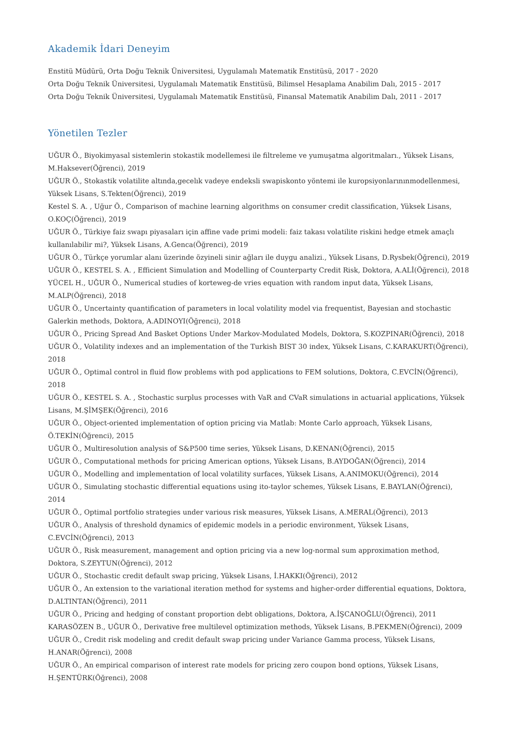Akademik İdari Deneyim
Enstitü Müdürü, Orta Doğu Teknik Üniversitesi, Uygulamalı Matematik Enstitüsü, 2017 - 2020
Orta Doğu Teknik Üniversitesi, Uygulamalı Matematik Enstitüsü, Bilimsel Hesaplama Anabilim Dalı, 2015 - 2017
Orta Doğu Teknik Üniversitesi, Uygulamalı Matematik Enstitüsü, Finansal Matematik Anabilim Dalı, 2011 - 2017
Yönetilen Tezler
UĞUR Ö., Biyokimyasal sistemlerin stokastik modellemesi ile filtreleme ve yumuşatma algoritmaları., Yüksek Lisans, M.Haksever(Öğrenci), 2019
UĞUR Ö., Stokastik volatilite altında,gecelık vadeye endeksli swapiskonto yöntemi ile kuropsiyonlarınınmodellenmesi, Yüksek Lisans, S.Tekten(Öğrenci), 2019
Kestel S. A. , Uğur Ö., Comparison of machine learning algorithms on consumer credit classification, Yüksek Lisans, O.KOÇ(Öğrenci), 2019
UĞUR Ö., Türkiye faiz swapı piyasaları için affine vade primi modeli: faiz takası volatilite riskini hedge etmek amaçlı kullanılabilir mi?, Yüksek Lisans, A.Genca(Öğrenci), 2019
UĞUR Ö., Türkçe yorumlar alanı üzerinde özyineli sinir ağları ile duygu analizi., Yüksek Lisans, D.Rysbek(Öğrenci), 2019
UĞUR Ö., KESTEL S. A. , Efficient Simulation and Modelling of Counterparty Credit Risk, Doktora, A.ALİ(Öğrenci), 2018
YÜCEL H., UĞUR Ö., Numerical studies of korteweg-de vries equation with random input data, Yüksek Lisans, M.ALP(Öğrenci), 2018
UĞUR Ö., Uncertainty quantification of parameters in local volatility model via frequentist, Bayesian and stochastic Galerkin methods, Doktora, A.ADINOYI(Öğrenci), 2018
UĞUR Ö., Pricing Spread And Basket Options Under Markov-Modulated Models, Doktora, S.KOZPINAR(Öğrenci), 2018
UĞUR Ö., Volatility indexes and an implementation of the Turkish BIST 30 index, Yüksek Lisans, C.KARAKURT(Öğrenci), 2018
UĞUR Ö., Optimal control in fluid flow problems with pod applications to FEM solutions, Doktora, C.EVCİN(Öğrenci), 2018
UĞUR Ö., KESTEL S. A. , Stochastic surplus processes with VaR and CVaR simulations in actuarial applications, Yüksek Lisans, M.ŞİMŞEK(Öğrenci), 2016
UĞUR Ö., Object-oriented implementation of option pricing via Matlab: Monte Carlo approach, Yüksek Lisans, Ö.TEKİN(Öğrenci), 2015
UĞUR Ö., Multiresolution analysis of S&P500 time series, Yüksek Lisans, D.KENAN(Öğrenci), 2015
UĞUR Ö., Computational methods for pricing American options, Yüksek Lisans, B.AYDOĞAN(Öğrenci), 2014
UĞUR Ö., Modelling and implementation of local volatility surfaces, Yüksek Lisans, A.ANIMOKU(Öğrenci), 2014
UĞUR Ö., Simulating stochastic differential equations using ito-taylor schemes, Yüksek Lisans, E.BAYLAN(Öğrenci), 2014
UĞUR Ö., Optimal portfolio strategies under various risk measures, Yüksek Lisans, A.MERAL(Öğrenci), 2013
UĞUR Ö., Analysis of threshold dynamics of epidemic models in a periodic environment, Yüksek Lisans, C.EVCİN(Öğrenci), 2013
UĞUR Ö., Risk measurement, management and option pricing via a new log-normal sum approximation method, Doktora, S.ZEYTUN(Öğrenci), 2012
UĞUR Ö., Stochastic credit default swap pricing, Yüksek Lisans, İ.HAKKI(Öğrenci), 2012
UĞUR Ö., An extension to the variational iteration method for systems and higher-order differential equations, Doktora, D.ALTINTAN(Öğrenci), 2011
UĞUR Ö., Pricing and hedging of constant proportion debt obligations, Doktora, A.İŞCANOĞLU(Öğrenci), 2011
KARASÖZEN B., UĞUR Ö., Derivative free multilevel optimization methods, Yüksek Lisans, B.PEKMEN(Öğrenci), 2009
UĞUR Ö., Credit risk modeling and credit default swap pricing under Variance Gamma process, Yüksek Lisans, H.ANAR(Öğrenci), 2008
UĞUR Ö., An empirical comparison of interest rate models for pricing zero coupon bond options, Yüksek Lisans, H.ŞENTÜRK(Öğrenci), 2008